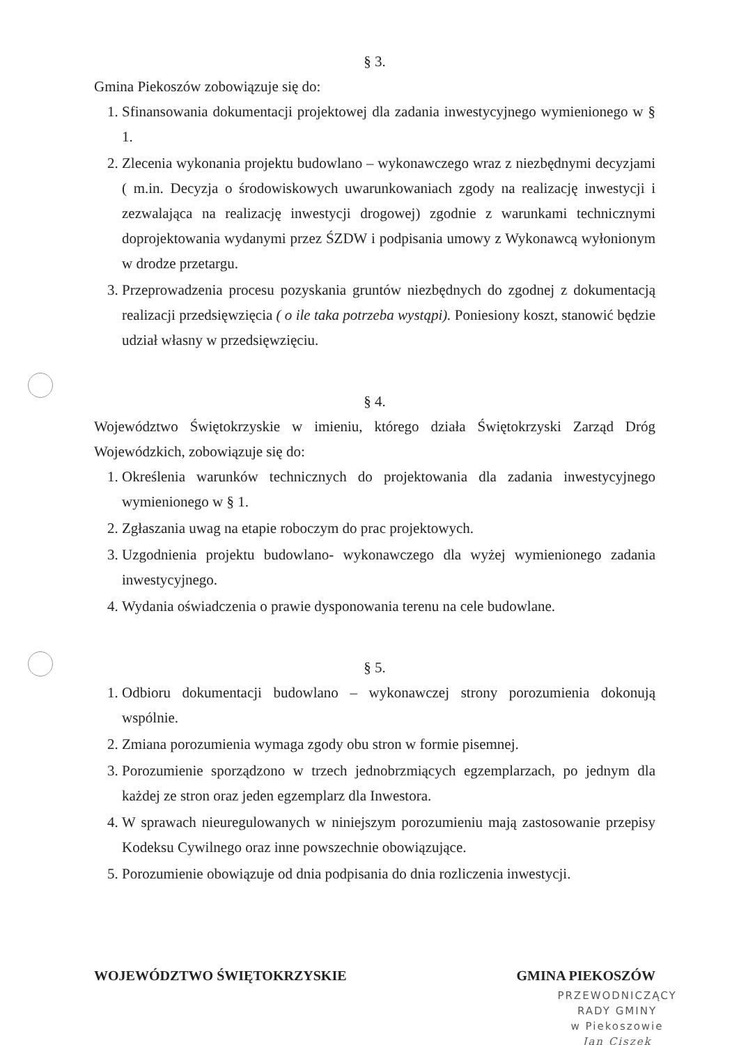§ 3.
Gmina Piekoszów zobowiązuje się do:
1. Sfinansowania dokumentacji projektowej dla zadania inwestycyjnego wymienionego w § 1.
2. Zlecenia wykonania projektu budowlano – wykonawczego wraz z niezbędnymi decyzjami ( m.in. Decyzja o środowiskowych uwarunkowaniach zgody na realizację inwestycji i zezwalająca na realizację inwestycji drogowej) zgodnie z warunkami technicznymi doprojektowania wydanymi przez ŚZDW i podpisania umowy z Wykonawcą wyłonionym w drodze przetargu.
3. Przeprowadzenia procesu pozyskania gruntów niezbędnych do zgodnej z dokumentacją realizacji przedsięwzięcia ( o ile taka potrzeba wystąpi). Poniesiony koszt, stanowić będzie udział własny w przedsięwzięciu.
§ 4.
Województwo Świętokrzyskie w imieniu, którego działa Świętokrzyski Zarząd Dróg Wojewódzkich, zobowiązuje się do:
1. Określenia warunków technicznych do projektowania dla zadania inwestycyjnego wymienionego w § 1.
2. Zgłaszania uwag na etapie roboczym do prac projektowych.
3. Uzgodnienia projektu budowlano- wykonawczego dla wyżej wymienionego zadania inwestycyjnego.
4. Wydania oświadczenia o prawie dysponowania terenu na cele budowlane.
§ 5.
1. Odbioru dokumentacji budowlano – wykonawczej strony porozumienia dokonują wspólnie.
2. Zmiana porozumienia wymaga zgody obu stron w formie pisemnej.
3. Porozumienie sporządzono w trzech jednobrzmiących egzemplarzach, po jednym dla każdej ze stron oraz jeden egzemplarz dla Inwestora.
4. W sprawach nieuregulowanych w niniejszym porozumieniu mają zastosowanie przepisy Kodeksu Cywilnego oraz inne powszechnie obowiązujące.
5. Porozumienie obowiązuje od dnia podpisania do dnia rozliczenia inwestycji.
WOJEWÓDZTWO ŚWIĘTOKRZYSKIE GMINA PIEKOSZÓW
PRZEWODNICZĄCY
RADY GMINY
w Piekoszowie
Jan Ciszek